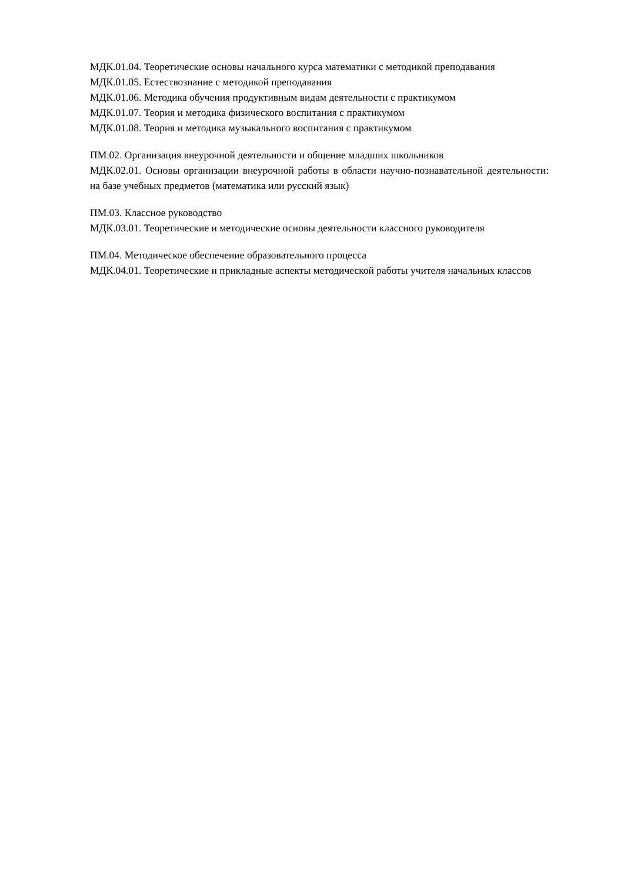МДК.01.04. Теоретические основы начального курса математики с методикой преподавания
МДК.01.05. Естествознание с методикой преподавания
МДК.01.06. Методика обучения продуктивным видам деятельности с практикумом
МДК.01.07. Теория и методика физического воспитания с практикумом
МДК.01.08. Теория и методика музыкального воспитания с практикумом
ПМ.02. Организация внеурочной деятельности и общение младших школьников
МДК.02.01. Основы организации внеурочной работы в области научно-познавательной деятельности: на базе учебных предметов (математика или русский язык)
ПМ.03. Классное руководство
МДК.03.01. Теоретические и методические основы деятельности классного руководителя
ПМ.04. Методическое обеспечение образовательного процесса
МДК.04.01. Теоретические и прикладные аспекты методической работы учителя начальных классов